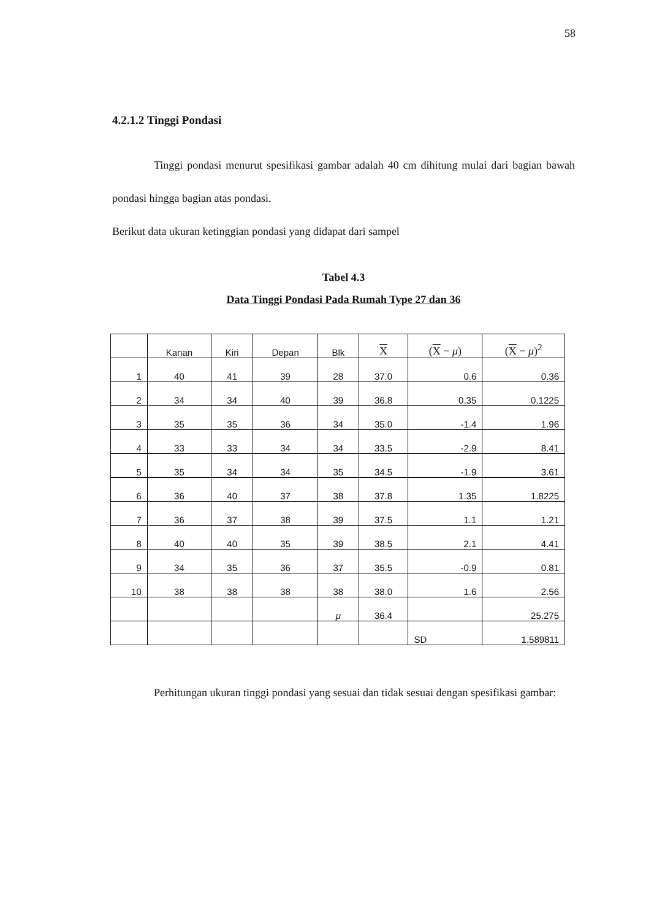58
4.2.1.2 Tinggi Pondasi
Tinggi pondasi menurut spesifikasi gambar adalah 40 cm dihitung mulai dari bagian bawah pondasi hingga bagian atas pondasi.
Berikut data ukuran ketinggian pondasi yang didapat dari sampel
Tabel 4.3
Data Tinggi Pondasi Pada Rumah Type 27 dan 36
| | Kanan | Kiri | Depan | Blk | X | ( X − μ ) | ( X − μ )<sup>2</sup> |
| --- | --- | --- | --- | --- | --- | --- | --- |
| 1 | 40 | 41 | 39 | 28 | 37.0 | 0.6 | 0.36 |
| 2 | 34 | 34 | 40 | 39 | 36.8 | 0.35 | 0.1225 |
| 3 | 35 | 35 | 36 | 34 | 35.0 | -1.4 | 1.96 |
| 4 | 33 | 33 | 34 | 34 | 33.5 | -2.9 | 8.41 |
| 5 | 35 | 34 | 34 | 35 | 34.5 | -1.9 | 3.61 |
| 6 | 36 | 40 | 37 | 38 | 37.8 | 1.35 | 1.8225 |
| 7 | 36 | 37 | 38 | 39 | 37.5 | 1.1 | 1.21 |
| 8 | 40 | 40 | 35 | 39 | 38.5 | 2.1 | 4.41 |
| 9 | 34 | 35 | 36 | 37 | 35.5 | -0.9 | 0.81 |
| 10 | 38 | 38 | 38 | 38 | 38.0 | 1.6 | 2.56 |
| | | | | μ | 36.4 | | 25.275 |
| | | | | | | SD | 1.589811 |
Perhitungan ukuran tinggi pondasi yang sesuai dan tidak sesuai dengan spesifikasi gambar: